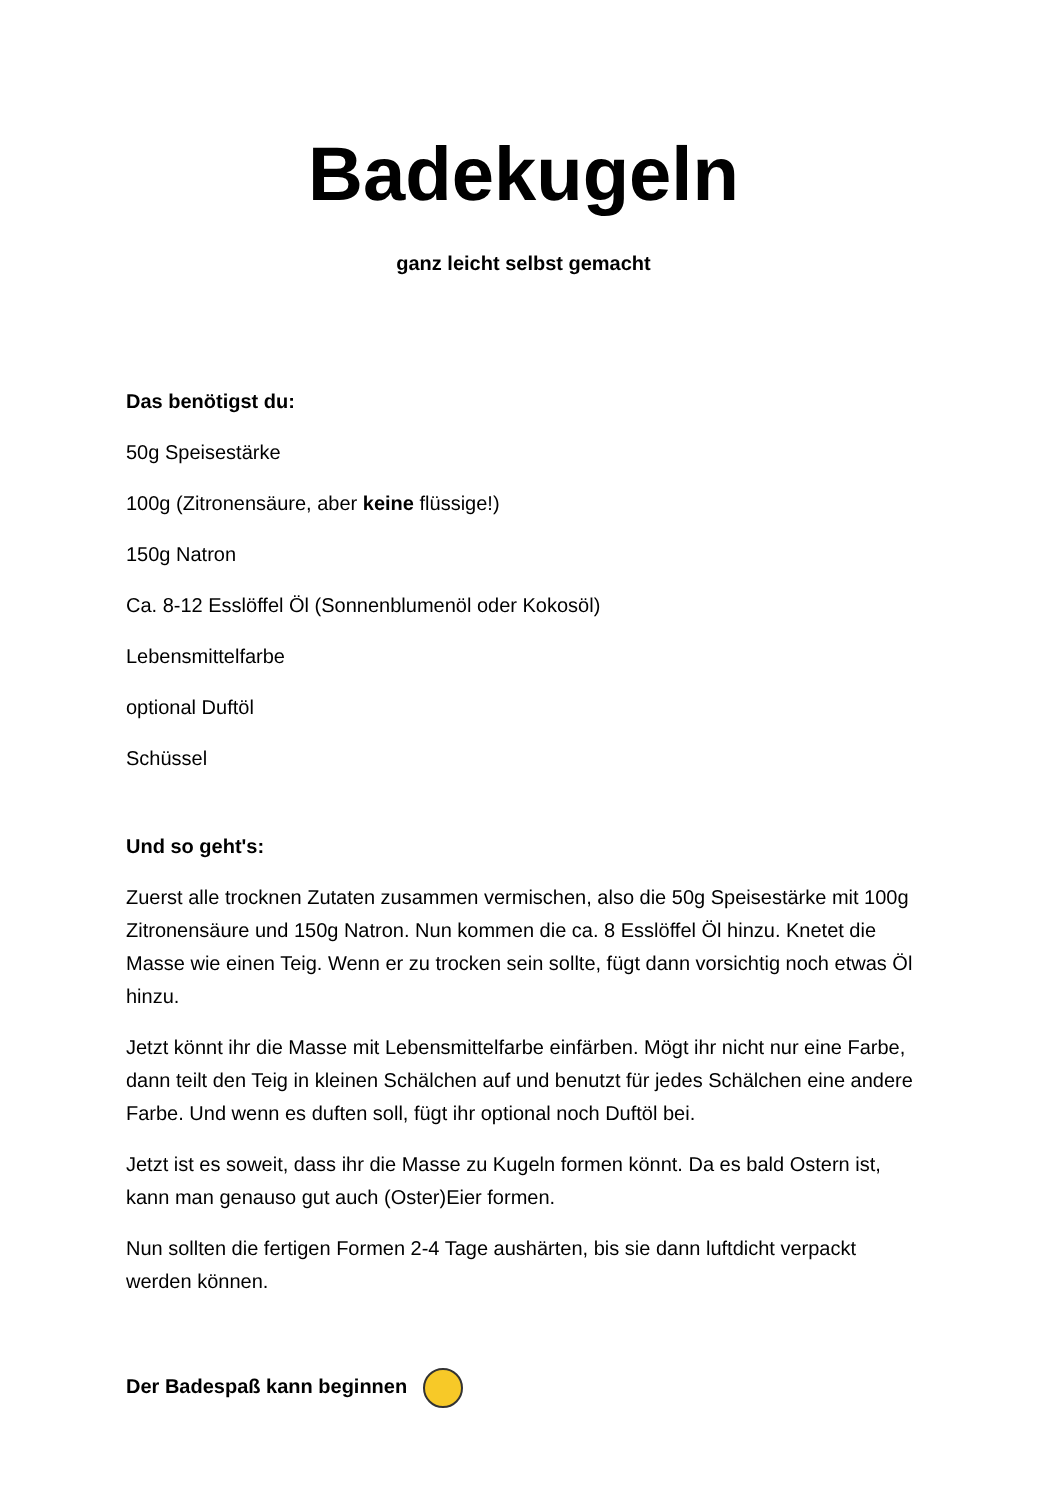Badekugeln
ganz leicht selbst gemacht
Das benötigst du:
50g Speisestärke
100g (Zitronensäure, aber keine flüssige!)
150g Natron
Ca. 8-12 Esslöffel Öl (Sonnenblumenöl oder Kokosöl)
Lebensmittelfarbe
optional Duftöl
Schüssel
Und so geht's:
Zuerst alle trocknen Zutaten zusammen vermischen, also die 50g Speisestärke mit 100g Zitronensäure und 150g Natron. Nun kommen die ca. 8 Esslöffel Öl hinzu. Knetet die Masse wie einen Teig. Wenn er zu trocken sein sollte, fügt dann vorsichtig noch etwas Öl hinzu.
Jetzt könnt ihr die Masse mit Lebensmittelfarbe einfärben. Mögt ihr nicht nur eine Farbe, dann teilt den Teig in kleinen Schälchen auf und benutzt für jedes Schälchen eine andere Farbe. Und wenn es duften soll, fügt ihr optional noch Duftöl bei.
Jetzt ist es soweit, dass ihr die Masse zu Kugeln formen könnt. Da es bald Ostern ist, kann man genauso gut auch (Oster)Eier formen.
Nun sollten die fertigen Formen 2-4 Tage aushärten, bis sie dann luftdicht verpackt werden können.
Der Badespaß kann beginnen